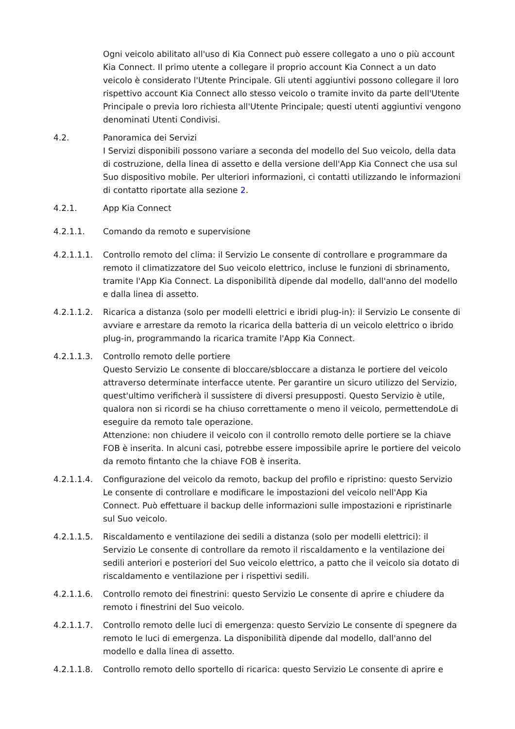Ogni veicolo abilitato all'uso di Kia Connect può essere collegato a uno o più account Kia Connect. Il primo utente a collegare il proprio account Kia Connect a un dato veicolo è considerato l'Utente Principale. Gli utenti aggiuntivi possono collegare il loro rispettivo account Kia Connect allo stesso veicolo o tramite invito da parte dell'Utente Principale o previa loro richiesta all'Utente Principale; questi utenti aggiuntivi vengono denominati Utenti Condivisi.
4.2. Panoramica dei Servizi
I Servizi disponibili possono variare a seconda del modello del Suo veicolo, della data di costruzione, della linea di assetto e della versione dell'App Kia Connect che usa sul Suo dispositivo mobile. Per ulteriori informazioni, ci contatti utilizzando le informazioni di contatto riportate alla sezione 2.
4.2.1. App Kia Connect
4.2.1.1. Comando da remoto e supervisione
4.2.1.1.1. Controllo remoto del clima: il Servizio Le consente di controllare e programmare da remoto il climatizzatore del Suo veicolo elettrico, incluse le funzioni di sbrinamento, tramite l'App Kia Connect. La disponibilità dipende dal modello, dall'anno del modello e dalla linea di assetto.
4.2.1.1.2. Ricarica a distanza (solo per modelli elettrici e ibridi plug-in): il Servizio Le consente di avviare e arrestare da remoto la ricarica della batteria di un veicolo elettrico o ibrido plug-in, programmando la ricarica tramite l'App Kia Connect.
4.2.1.1.3. Controllo remoto delle portiere
Questo Servizio Le consente di bloccare/sbloccare a distanza le portiere del veicolo attraverso determinate interfacce utente. Per garantire un sicuro utilizzo del Servizio, quest'ultimo verificherà il sussistere di diversi presupposti. Questo Servizio è utile, qualora non si ricordi se ha chiuso correttamente o meno il veicolo, permettendoLe di eseguire da remoto tale operazione.
Attenzione: non chiudere il veicolo con il controllo remoto delle portiere se la chiave FOB è inserita. In alcuni casi, potrebbe essere impossibile aprire le portiere del veicolo da remoto fintanto che la chiave FOB è inserita.
4.2.1.1.4. Configurazione del veicolo da remoto, backup del profilo e ripristino: questo Servizio Le consente di controllare e modificare le impostazioni del veicolo nell'App Kia Connect. Può effettuare il backup delle informazioni sulle impostazioni e ripristinarle sul Suo veicolo.
4.2.1.1.5. Riscaldamento e ventilazione dei sedili a distanza (solo per modelli elettrici): il Servizio Le consente di controllare da remoto il riscaldamento e la ventilazione dei sedili anteriori e posteriori del Suo veicolo elettrico, a patto che il veicolo sia dotato di riscaldamento e ventilazione per i rispettivi sedili.
4.2.1.1.6. Controllo remoto dei finestrini: questo Servizio Le consente di aprire e chiudere da remoto i finestrini del Suo veicolo.
4.2.1.1.7. Controllo remoto delle luci di emergenza: questo Servizio Le consente di spegnere da remoto le luci di emergenza. La disponibilità dipende dal modello, dall'anno del modello e dalla linea di assetto.
4.2.1.1.8. Controllo remoto dello sportello di ricarica: questo Servizio Le consente di aprire e